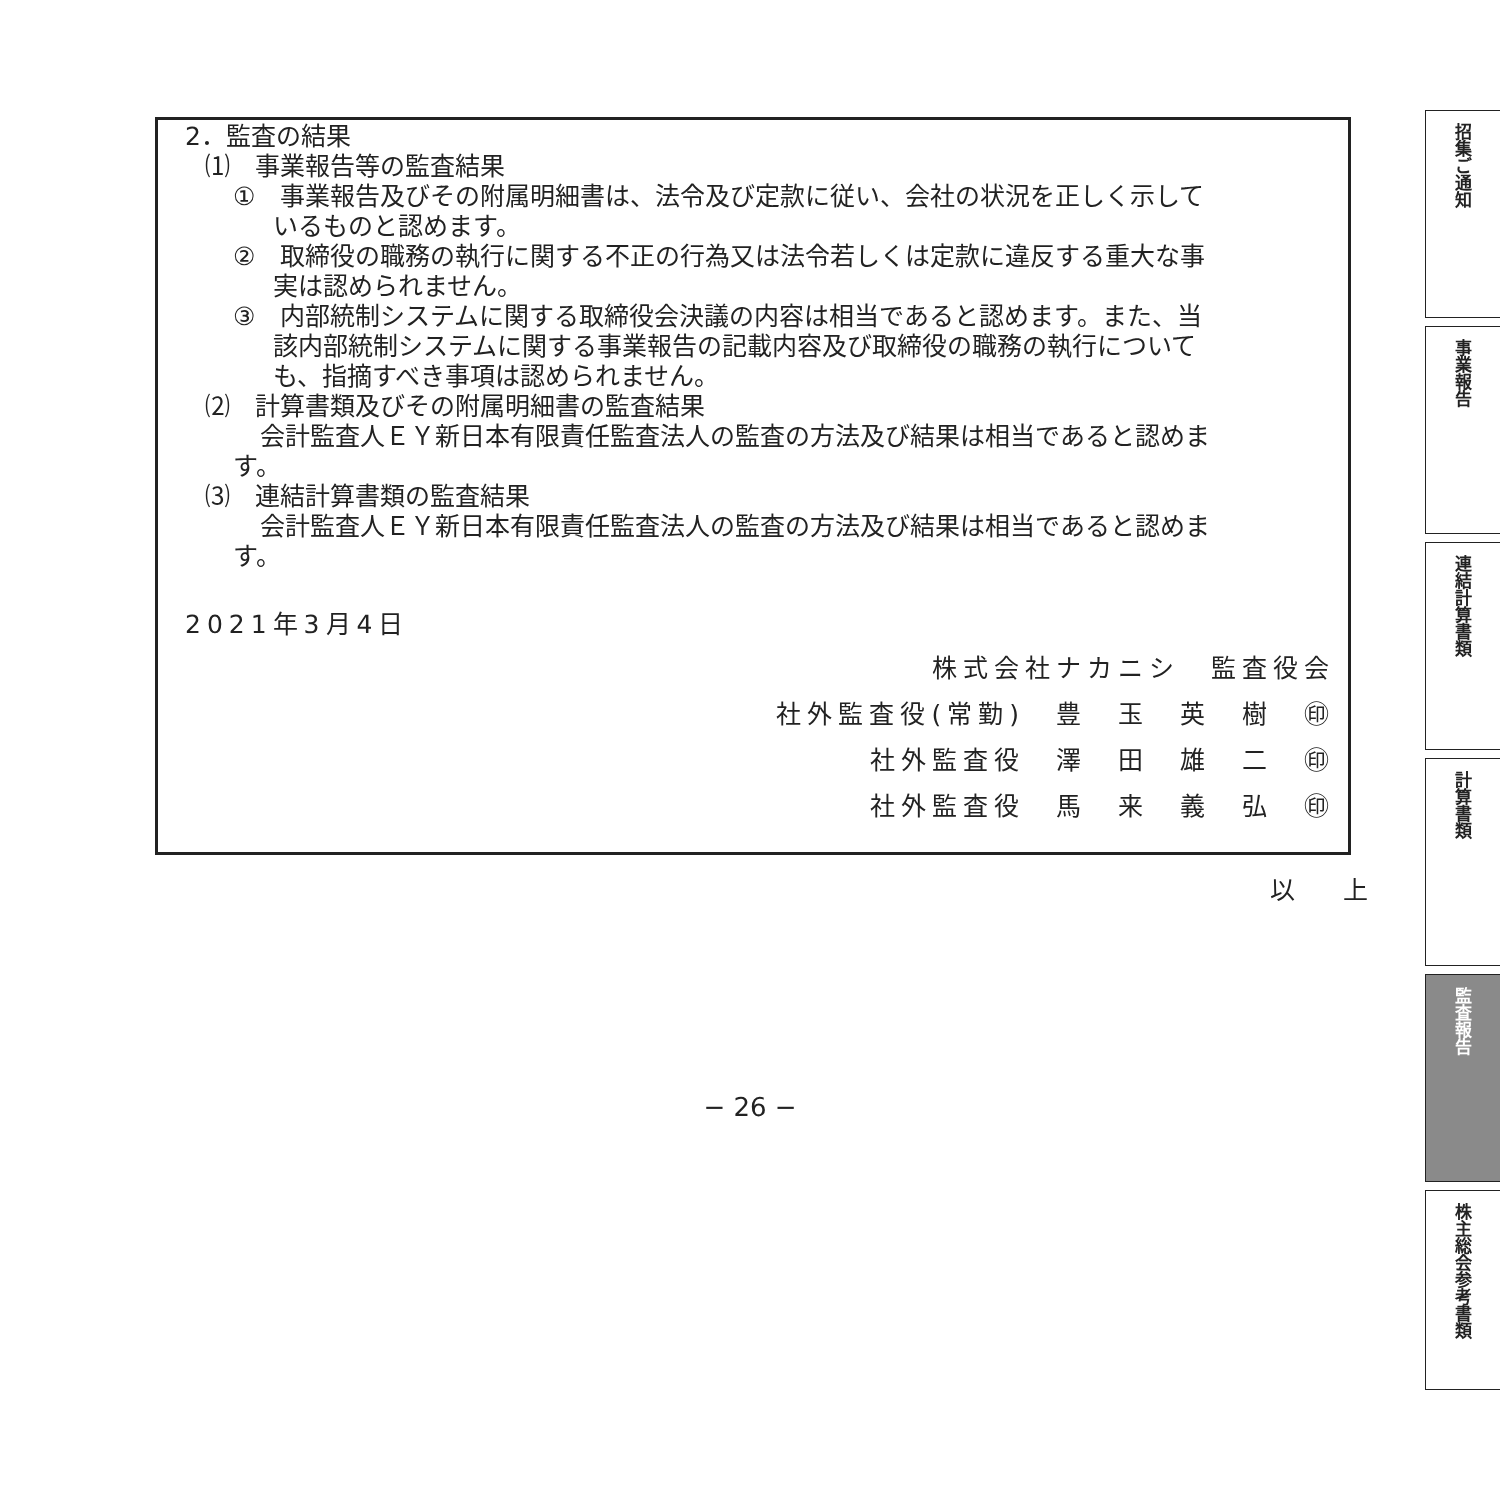2．監査の結果
⑴　事業報告等の監査結果
①　事業報告及びその附属明細書は、法令及び定款に従い、会社の状況を正しく示して
いるものと認めます。
②　取締役の職務の執行に関する不正の行為又は法令若しくは定款に違反する重大な事
実は認められません。
③　内部統制システムに関する取締役会決議の内容は相当であると認めます。また、当
該内部統制システムに関する事業報告の記載内容及び取締役の職務の執行について
も、指摘すべき事項は認められません。
⑵　計算書類及びその附属明細書の監査結果
会計監査人ＥＹ新日本有限責任監査法人の監査の方法及び結果は相当であると認めま
す。
⑶　連結計算書類の監査結果
会計監査人ＥＹ新日本有限責任監査法人の監査の方法及び結果は相当であると認めま
す。
2021年3月4日
株式会社ナカニシ　監査役会　
社外監査役(常勤)　豊　玉　英　樹　㊞
社外監査役　澤　田　雄　二　㊞
社外監査役　馬　来　義　弘　㊞
以 上
招集ご通知
事業報告
連結計算書類
計算書類
監査報告
株主総会参考書類
− 26 −